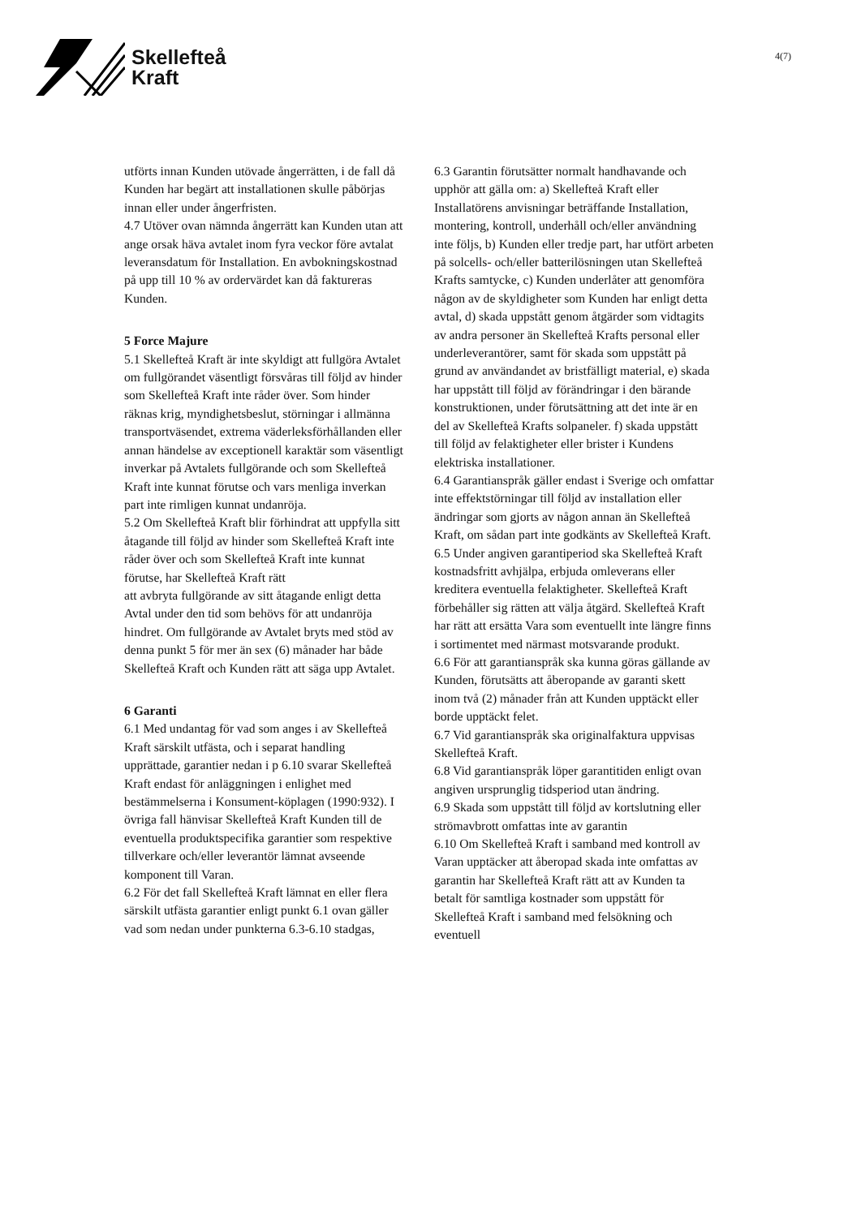Skellefteå
Kraft
4(7)
utförts innan Kunden utövade ångerrätten, i de fall då Kunden har begärt att installationen skulle påbörjas innan eller under ångerfristen.
4.7 Utöver ovan nämnda ångerrätt kan Kunden utan att ange orsak häva avtalet inom fyra veckor före avtalat leveransdatum för Installation. En avbokningskostnad på upp till 10 % av ordervärdet kan då faktureras Kunden.
5 Force Majure
5.1 Skellefteå Kraft är inte skyldigt att fullgöra Avtalet om fullgörandet väsentligt försvåras till följd av hinder som Skellefteå Kraft inte råder över. Som hinder räknas krig, myndighetsbeslut, störningar i allmänna transportväsendet, extrema väderleksförhållanden eller annan händelse av exceptionell karaktär som väsentligt inverkar på Avtalets fullgörande och som Skellefteå Kraft inte kunnat förutse och vars menliga inverkan part inte rimligen kunnat undanröja.
5.2 Om Skellefteå Kraft blir förhindrat att uppfylla sitt åtagande till följd av hinder som Skellefteå Kraft inte råder över och som Skellefteå Kraft inte kunnat förutse, har Skellefteå Kraft rätt
att avbryta fullgörande av sitt åtagande enligt detta Avtal under den tid som behövs för att undanröja hindret. Om fullgörande av Avtalet bryts med stöd av denna punkt 5 för mer än sex (6) månader har både Skellefteå Kraft och Kunden rätt att säga upp Avtalet.
6 Garanti
6.1 Med undantag för vad som anges i av Skellefteå Kraft särskilt utfästa, och i separat handling upprättade, garantier nedan i p 6.10 svarar Skellefteå Kraft endast för anläggningen i enlighet med bestämmelserna i Konsument-köplagen (1990:932). I övriga fall hänvisar Skellefteå Kraft Kunden till de eventuella produktspecifika garantier som respektive tillverkare och/eller leverantör lämnat avseende komponent till Varan.
6.2 För det fall Skellefteå Kraft lämnat en eller flera särskilt utfästa garantier enligt punkt 6.1 ovan gäller vad som nedan under punkterna 6.3-6.10 stadgas,
6.3 Garantin förutsätter normalt handhavande och upphör att gälla om: a) Skellefteå Kraft eller Installatörens anvisningar beträffande Installation, montering, kontroll, underhåll och/eller användning inte följs, b) Kunden eller tredje part, har utfört arbeten på solcells- och/eller batterilösningen utan Skellefteå Krafts samtycke, c) Kunden underlåter att genomföra någon av de skyldigheter som Kunden har enligt detta avtal, d) skada uppstått genom åtgärder som vidtagits av andra personer än Skellefteå Krafts personal eller underleverantörer, samt för skada som uppstått på grund av användandet av bristfälligt material, e) skada har uppstått till följd av förändringar i den bärande konstruktionen, under förutsättning att det inte är en del av Skellefteå Krafts solpaneler. f) skada uppstått till följd av felaktigheter eller brister i Kundens elektriska installationer.
6.4 Garantianspråk gäller endast i Sverige och omfattar inte effektstörningar till följd av installation eller ändringar som gjorts av någon annan än Skellefteå Kraft, om sådan part inte godkänts av Skellefteå Kraft.
6.5 Under angiven garantiperiod ska Skellefteå Kraft kostnadsfritt avhjälpa, erbjuda omleverans eller kreditera eventuella felaktigheter. Skellefteå Kraft förbehåller sig rätten att välja åtgärd. Skellefteå Kraft har rätt att ersätta Vara som eventuellt inte längre finns i sortimentet med närmast motsvarande produkt.
6.6 För att garantianspråk ska kunna göras gällande av Kunden, förutsätts att åberopande av garanti skett inom två (2) månader från att Kunden upptäckt eller borde upptäckt felet.
6.7 Vid garantianspråk ska originalfaktura uppvisas Skellefteå Kraft.
6.8 Vid garantianspråk löper garantitiden enligt ovan angiven ursprunglig tidsperiod utan ändring.
6.9 Skada som uppstått till följd av kortslutning eller strömavbrott omfattas inte av garantin
6.10 Om Skellefteå Kraft i samband med kontroll av Varan upptäcker att åberopad skada inte omfattas av garantin har Skellefteå Kraft rätt att av Kunden ta betalt för samtliga kostnader som uppstått för Skellefteå Kraft i samband med felsökning och eventuell